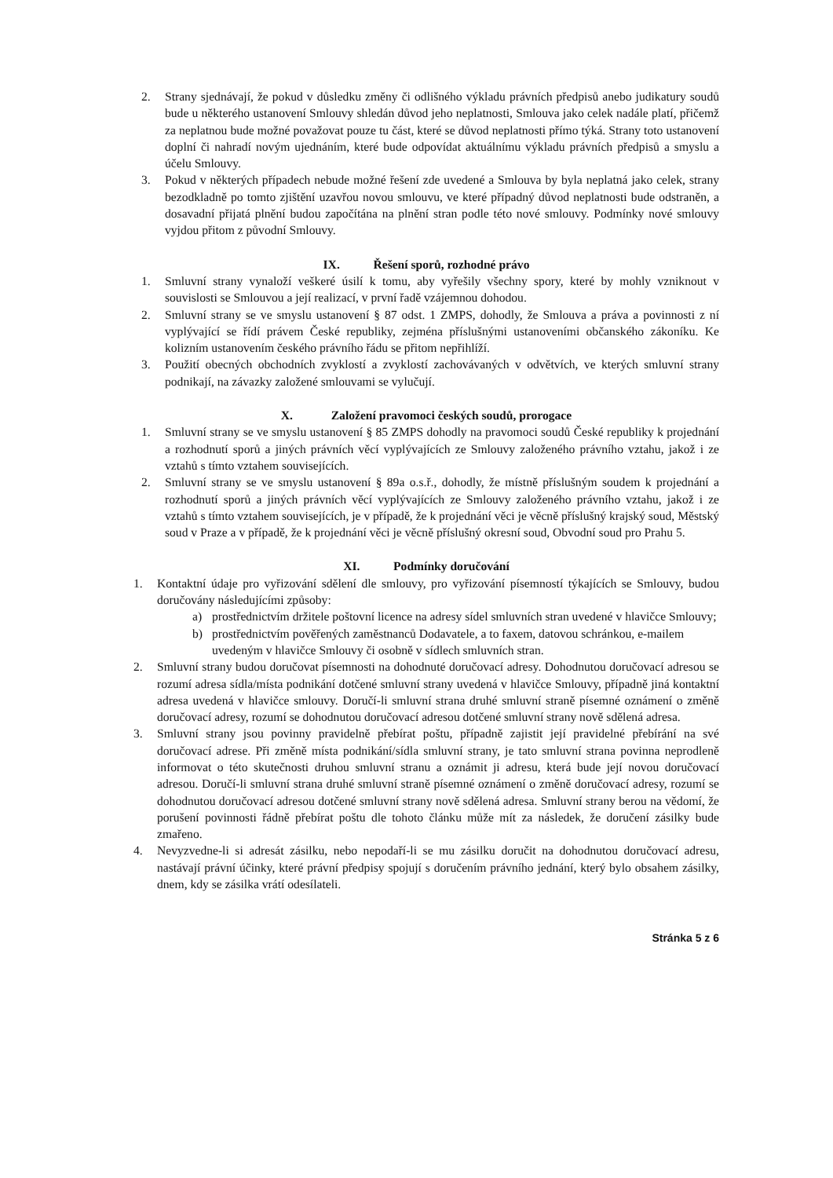2. Strany sjednávají, že pokud v důsledku změny či odlišného výkladu právních předpisů anebo judikatury soudů bude u některého ustanovení Smlouvy shledán důvod jeho neplatnosti, Smlouva jako celek nadále platí, přičemž za neplatnou bude možné považovat pouze tu část, které se důvod neplatnosti přímo týká. Strany toto ustanovení doplní či nahradí novým ujednáním, které bude odpovídat aktuálnímu výkladu právních předpisů a smyslu a účelu Smlouvy.
3. Pokud v některých případech nebude možné řešení zde uvedené a Smlouva by byla neplatná jako celek, strany bezodkladně po tomto zjištění uzavřou novou smlouvu, ve které případný důvod neplatnosti bude odstraněn, a dosavadní přijatá plnění budou započítána na plnění stran podle této nové smlouvy. Podmínky nové smlouvy vyjdou přitom z původní Smlouvy.
IX. Řešení sporů, rozhodné právo
1. Smluvní strany vynaloží veškeré úsilí k tomu, aby vyřešily všechny spory, které by mohly vzniknout v souvislosti se Smlouvou a její realizací, v první řadě vzájemnou dohodou.
2. Smluvní strany se ve smyslu ustanovení § 87 odst. 1 ZMPS, dohodly, že Smlouva a práva a povinnosti z ní vyplývající se řídí právem České republiky, zejména příslušnými ustanoveními občanského zákoníku. Ke kolizním ustanovením českého právního řádu se přitom nepřihlíží.
3. Použití obecných obchodních zvyklostí a zvyklostí zachovávaných v odvětvích, ve kterých smluvní strany podnikají, na závazky založené smlouvami se vylučují.
X. Založení pravomoci českých soudů, prorogace
1. Smluvní strany se ve smyslu ustanovení § 85 ZMPS dohodly na pravomoci soudů České republiky k projednání a rozhodnutí sporů a jiných právních věcí vyplývajících ze Smlouvy založeného právního vztahu, jakož i ze vztahů s tímto vztahem souvisejících.
2. Smluvní strany se ve smyslu ustanovení § 89a o.s.ř., dohodly, že místně příslušným soudem k projednání a rozhodnutí sporů a jiných právních věcí vyplývajících ze Smlouvy založeného právního vztahu, jakož i ze vztahů s tímto vztahem souvisejících, je v případě, že k projednání věci je věcně příslušný krajský soud, Městský soud v Praze a v případě, že k projednání věci je věcně příslušný okresní soud, Obvodní soud pro Prahu 5.
XI. Podmínky doručování
1. Kontaktní údaje pro vyřizování sdělení dle smlouvy, pro vyřizování písemností týkajících se Smlouvy, budou doručovány následujícími způsoby:
a) prostřednictvím držitele poštovní licence na adresy sídel smluvních stran uvedené v hlavičce Smlouvy;
b) prostřednictvím pověřených zaměstnanců Dodavatele, a to faxem, datovou schránkou, e-mailem uvedeným v hlavičce Smlouvy či osobně v sídlech smluvních stran.
2. Smluvní strany budou doručovat písemnosti na dohodnuté doručovací adresy. Dohodnutou doručovací adresou se rozumí adresa sídla/místa podnikání dotčené smluvní strany uvedená v hlavičce Smlouvy, případně jiná kontaktní adresa uvedená v hlavičce smlouvy. Doručí-li smluvní strana druhé smluvní straně písemné oznámení o změně doručovací adresy, rozumí se dohodnutou doručovací adresou dotčené smluvní strany nově sdělená adresa.
3. Smluvní strany jsou povinny pravidelně přebírat poštu, případně zajistit její pravidelné přebírání na své doručovací adrese. Při změně místa podnikání/sídla smluvní strany, je tato smluvní strana povinna neprodleně informovat o této skutečnosti druhou smluvní stranu a oznámit ji adresu, která bude její novou doručovací adresou. Doručí-li smluvní strana druhé smluvní straně písemné oznámení o změně doručovací adresy, rozumí se dohodnutou doručovací adresou dotčené smluvní strany nově sdělená adresa. Smluvní strany berou na vědomí, že porušení povinnosti řádně přebírat poštu dle tohoto článku může mít za následek, že doručení zásilky bude zmařeno.
4. Nevyzvedne-li si adresát zásilku, nebo nepodaří-li se mu zásilku doručit na dohodnutou doručovací adresu, nastávají právní účinky, které právní předpisy spojují s doručením právního jednání, který bylo obsahem zásilky, dnem, kdy se zásilka vrátí odesílateli.
Stránka 5 z 6